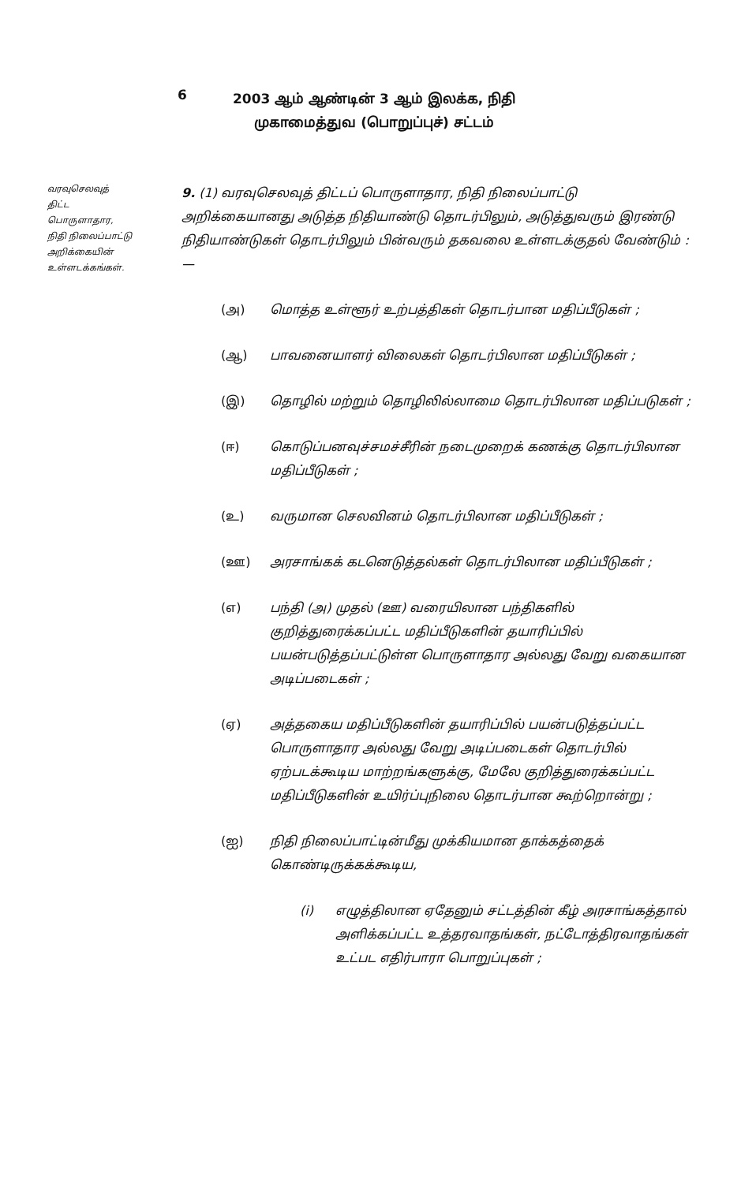6
2003 ஆம் ஆண்டின் 3 ஆம் இலக்க, நிதி
முகாமைத்துவ (பொறுப்புச்) சட்டம்
வரவுசெலவுத்
திட்ட
பொருளாதார,
நிதி நிலைப்பாட்டு
அறிக்கையின்
உள்ளடக்கங்கள்.
9. (1) வரவுசெலவுத் திட்டப் பொருளாதார, நிதி நிலைப்பாட்டு அறிக்கையானது அடுத்த நிதியாண்டு தொடர்பிலும், அடுத்துவரும் இரண்டு நிதியாண்டுகள் தொடர்பிலும் பின்வரும் தகவலை உள்ளடக்குதல் வேண்டும் :—
(அ) மொத்த உள்ளூர் உற்பத்திகள் தொடர்பான மதிப்பீடுகள் ;
(ஆ) பாவனையாளர் விலைகள் தொடர்பிலான மதிப்பீடுகள் ;
(இ) தொழில் மற்றும் தொழிலில்லாமை தொடர்பிலான மதிப்படுகள் ;
(ஈ) கொடுப்பனவுச்சமச்சீரின் நடைமுறைக் கணக்கு தொடர்பிலான மதிப்பீடுகள் ;
(உ) வருமான செலவினம் தொடர்பிலான மதிப்பீடுகள் ;
(ஊ) அரசாங்கக் கடனெடுத்தல்கள் தொடர்பிலான மதிப்பீடுகள் ;
(எ) பந்தி (அ) முதல் (ஊ) வரையிலான பந்திகளில் குறித்துரைக்கப்பட்ட மதிப்பீடுகளின் தயாரிப்பில் பயன்படுத்தப்பட்டுள்ள பொருளாதார அல்லது வேறு வகையான அடிப்படைகள் ;
(ஏ) அத்தகைய மதிப்பீடுகளின் தயாரிப்பில் பயன்படுத்தப்பட்ட பொருளாதார அல்லது வேறு அடிப்படைகள் தொடர்பில் ஏற்படக்கூடிய மாற்றங்களுக்கு, மேலே குறித்துரைக்கப்பட்ட மதிப்பீடுகளின் உயிர்ப்புநிலை தொடர்பான கூற்றொன்று ;
(ஐ) நிதி நிலைப்பாட்டின்மீது முக்கியமான தாக்கத்தைக் கொண்டிருக்கக்கூடிய,
(i) எழுத்திலான ஏதேனும் சட்டத்தின் கீழ் அரசாங்கத்தால் அளிக்கப்பட்ட உத்தரவாதங்கள், நட்டோத்திரவாதங்கள் உட்பட எதிர்பாரா பொறுப்புகள் ;